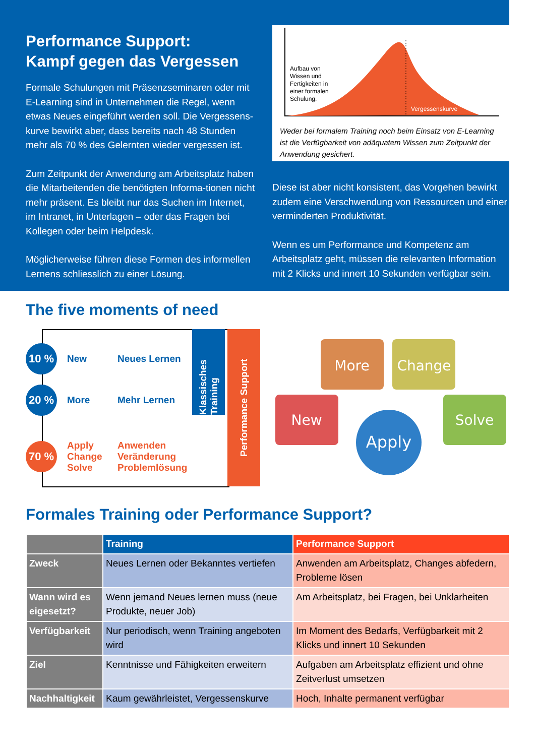Performance Support:
Kampf gegen das Vergessen
Formale Schulungen mit Präsenzseminaren oder mit E-Learning sind in Unternehmen die Regel, wenn etwas Neues eingeführt werden soll. Die Vergessens-kurve bewirkt aber, dass bereits nach 48 Stunden mehr als 70 % des Gelernten wieder vergessen ist.
Zum Zeitpunkt der Anwendung am Arbeitsplatz haben die Mitarbeitenden die benötigten Informa-tionen nicht mehr präsent. Es bleibt nur das Suchen im Internet, im Intranet, in Unterlagen – oder das Fragen bei Kollegen oder beim Helpdesk.
Möglicherweise führen diese Formen des informellen Lernens schliesslich zu einer Lösung.
Aufbau von
Wissen und
Fertigkeiten in
einer formalen
Schulung.
Vergessenskurve
Weder bei formalem Training noch beim Einsatz von E-Learning ist die Verfügbarkeit von adäquatem Wissen zum Zeitpunkt der Anwendung gesichert.
Diese ist aber nicht konsistent, das Vorgehen bewirkt zudem eine Verschwendung von Ressourcen und einer verminderten Produktivität.
Wenn es um Performance und Kompetenz am Arbeitsplatz geht, müssen die relevanten Information mit 2 Klicks und innert 10 Sekunden verfügbar sein.
The five moments of need
Klassisches Training
Performance Support
10 %
New Neues Lernen
20 %
More Mehr Lernen
70 %
Apply
Change
Solve Anwenden
Veränderung
Problemlösung
More
Change
New
Solve
Apply
Formales Training oder Performance Support?
| | Training | Performance Support |
| --- | --- | --- |
| Zweck | Neues Lernen oder Bekanntes vertiefen | Anwenden am Arbeitsplatz, Changes abfedern, Probleme lösen |
| Wann wird es eigesetzt? | Wenn jemand Neues lernen muss (neue Produkte, neuer Job) | Am Arbeitsplatz, bei Fragen, bei Unklarheiten |
| Verfügbarkeit | Nur periodisch, wenn Training angeboten wird | Im Moment des Bedarfs, Verfügbarkeit mit 2 Klicks und innert 10 Sekunden |
| Ziel | Kenntnisse und Fähigkeiten erweitern | Aufgaben am Arbeitsplatz effizient und ohne Zeitverlust umsetzen |
| Nachhaltigkeit | Kaum gewährleistet, Vergessenskurve | Hoch, Inhalte permanent verfügbar |